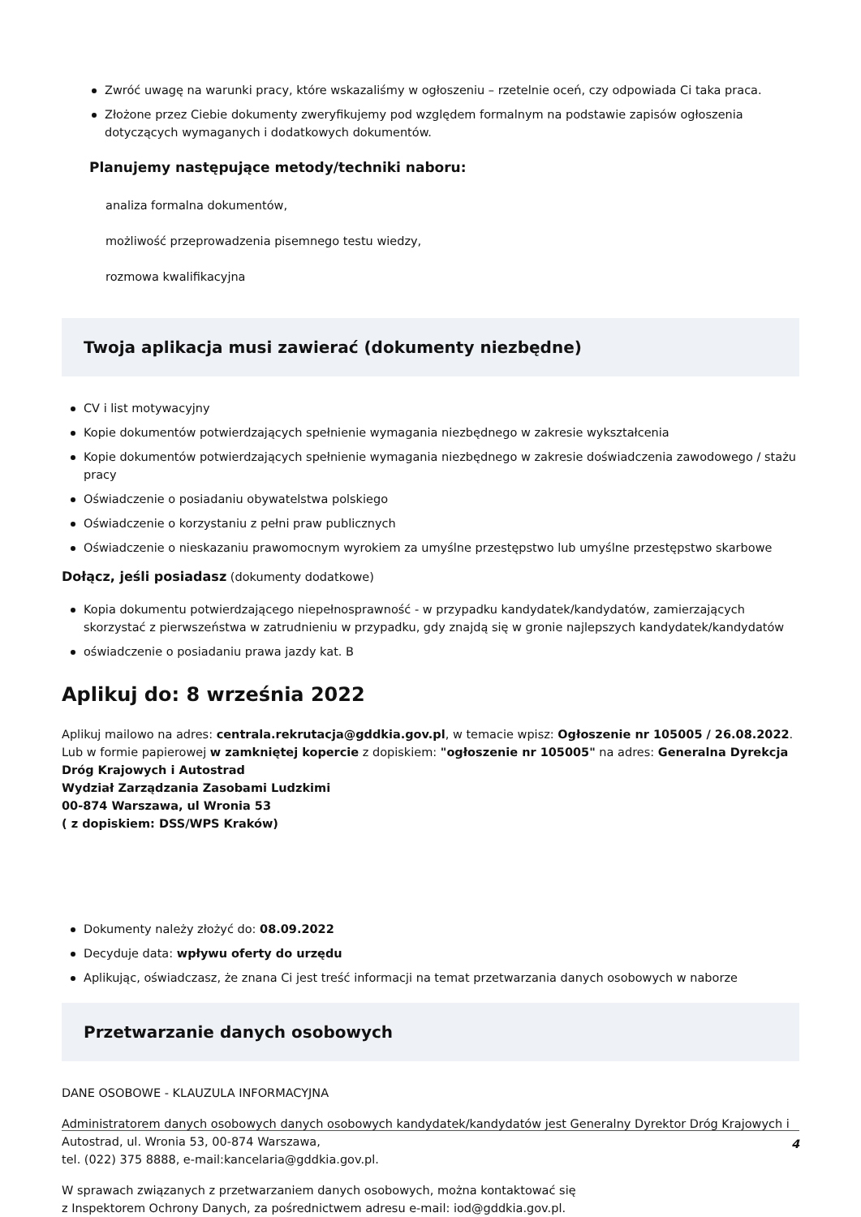Zwróć uwagę na warunki pracy, które wskazaliśmy w ogłoszeniu – rzetelnie oceń, czy odpowiada Ci taka praca.
Złożone przez Ciebie dokumenty zweryfikujemy pod względem formalnym na podstawie zapisów ogłoszenia dotyczących wymaganych i dodatkowych dokumentów.
Planujemy następujące metody/techniki naboru:
analiza formalna dokumentów,
możliwość przeprowadzenia pisemnego testu wiedzy,
rozmowa kwalifikacyjna
Twoja aplikacja musi zawierać (dokumenty niezbędne)
CV i list motywacyjny
Kopie dokumentów potwierdzających spełnienie wymagania niezbędnego w zakresie wykształcenia
Kopie dokumentów potwierdzających spełnienie wymagania niezbędnego w zakresie doświadczenia zawodowego / stażu pracy
Oświadczenie o posiadaniu obywatelstwa polskiego
Oświadczenie o korzystaniu z pełni praw publicznych
Oświadczenie o nieskazaniu prawomocnym wyrokiem za umyślne przestępstwo lub umyślne przestępstwo skarbowe
Dołącz, jeśli posiadasz (dokumenty dodatkowe)
Kopia dokumentu potwierdzającego niepełnosprawność - w przypadku kandydatek/kandydatów, zamierzających skorzystać z pierwszeństwa w zatrudnieniu w przypadku, gdy znajdą się w gronie najlepszych kandydatek/kandydatów
oświadczenie o posiadaniu prawa jazdy kat. B
Aplikuj do: 8 września 2022
Aplikuj mailowo na adres: centrala.rekrutacja@gddkia.gov.pl, w temacie wpisz: Ogłoszenie nr 105005 / 26.08.2022. Lub w formie papierowej w zamkniętej kopercie z dopiskiem: "ogłoszenie nr 105005" na adres: Generalna Dyrekcja Dróg Krajowych i Autostrad
Wydział Zarządzania Zasobami Ludzkimi
00-874 Warszawa, ul Wronia 53
( z dopiskiem: DSS/WPS Kraków)
Dokumenty należy złożyć do: 08.09.2022
Decyduje data: wpływu oferty do urzędu
Aplikując, oświadczasz, że znana Ci jest treść informacji na temat przetwarzania danych osobowych w naborze
Przetwarzanie danych osobowych
DANE OSOBOWE - KLAUZULA INFORMACYJNA
Administratorem danych osobowych danych osobowych kandydatek/kandydatów jest Generalny Dyrektor Dróg Krajowych i Autostrad, ul. Wronia 53, 00-874 Warszawa,
tel. (022) 375 8888, e-mail:kancelaria@gddkia.gov.pl.
W sprawach związanych z przetwarzaniem danych osobowych, można kontaktować się
z Inspektorem Ochrony Danych, za pośrednictwem adresu e-mail: iod@gddkia.gov.pl.
4